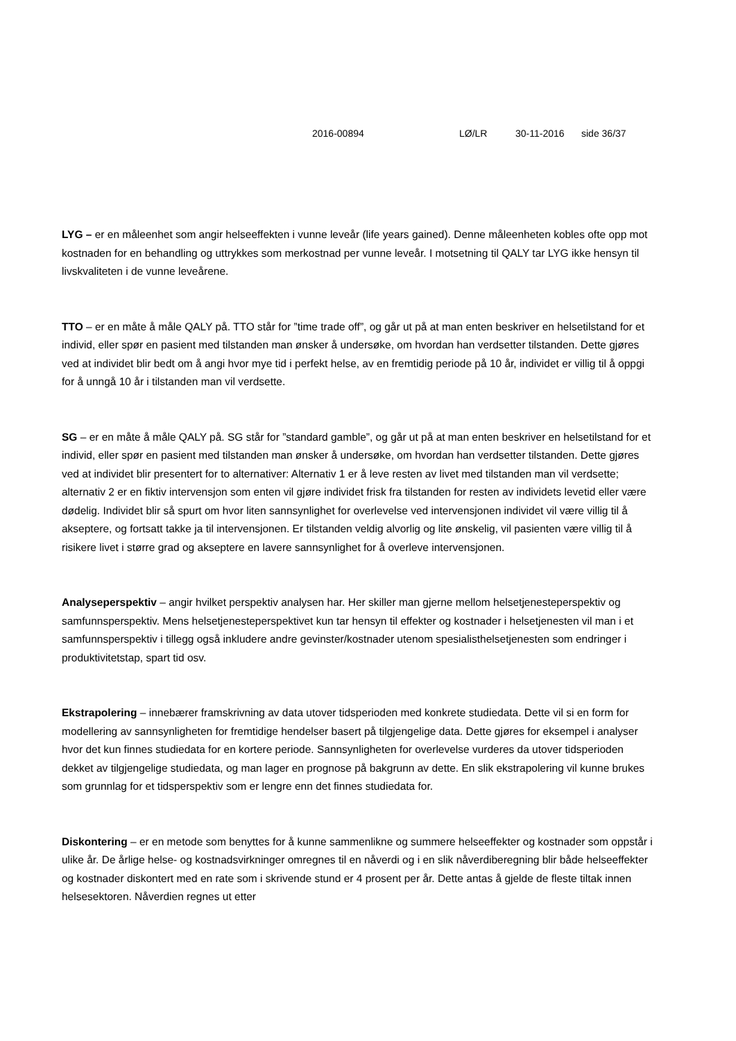2016-00894 LØ/LR 30-11-2016 side 36/37
LYG – er en måleenhet som angir helseeffekten i vunne leveår (life years gained). Denne måleenheten kobles ofte opp mot kostnaden for en behandling og uttrykkes som merkostnad per vunne leveår. I motsetning til QALY tar LYG ikke hensyn til livskvaliteten i de vunne leveårene.
TTO – er en måte å måle QALY på. TTO står for ”time trade off”, og går ut på at man enten beskriver en helsetilstand for et individ, eller spør en pasient med tilstanden man ønsker å undersøke, om hvordan han verdsetter tilstanden. Dette gjøres ved at individet blir bedt om å angi hvor mye tid i perfekt helse, av en fremtidig periode på 10 år, individet er villig til å oppgi for å unngå 10 år i tilstanden man vil verdsette.
SG – er en måte å måle QALY på. SG står for ”standard gamble”, og går ut på at man enten beskriver en helsetilstand for et individ, eller spør en pasient med tilstanden man ønsker å undersøke, om hvordan han verdsetter tilstanden. Dette gjøres ved at individet blir presentert for to alternativer: Alternativ 1 er å leve resten av livet med tilstanden man vil verdsette; alternativ 2 er en fiktiv intervensjon som enten vil gjøre individet frisk fra tilstanden for resten av individets levetid eller være dødelig. Individet blir så spurt om hvor liten sannsynlighet for overlevelse ved intervensjonen individet vil være villig til å akseptere, og fortsatt takke ja til intervensjonen. Er tilstanden veldig alvorlig og lite ønskelig, vil pasienten være villig til å risikere livet i større grad og akseptere en lavere sannsynlighet for å overleve intervensjonen.
Analyseperspektiv – angir hvilket perspektiv analysen har. Her skiller man gjerne mellom helsetjenesteperspektiv og samfunnsperspektiv. Mens helsetjenesteperspektivet kun tar hensyn til effekter og kostnader i helsetjenesten vil man i et samfunnsperspektiv i tillegg også inkludere andre gevinster/kostnader utenom spesialisthelsetjenesten som endringer i produktivitetstap, spart tid osv.
Ekstrapolering – innebærer framskrivning av data utover tidsperioden med konkrete studiedata. Dette vil si en form for modellering av sannsynligheten for fremtidige hendelser basert på tilgjengelige data. Dette gjøres for eksempel i analyser hvor det kun finnes studiedata for en kortere periode. Sannsynligheten for overlevelse vurderes da utover tidsperioden dekket av tilgjengelige studiedata, og man lager en prognose på bakgrunn av dette. En slik ekstrapolering vil kunne brukes som grunnlag for et tidsperspektiv som er lengre enn det finnes studiedata for.
Diskontering – er en metode som benyttes for å kunne sammenlikne og summere helseeffekter og kostnader som oppstår i ulike år. De årlige helse- og kostnadsvirkninger omregnes til en nåverdi og i en slik nåverdiberegning blir både helseeffekter og kostnader diskontert med en rate som i skrivende stund er 4 prosent per år. Dette antas å gjelde de fleste tiltak innen helsesektoren. Nåverdien regnes ut etter